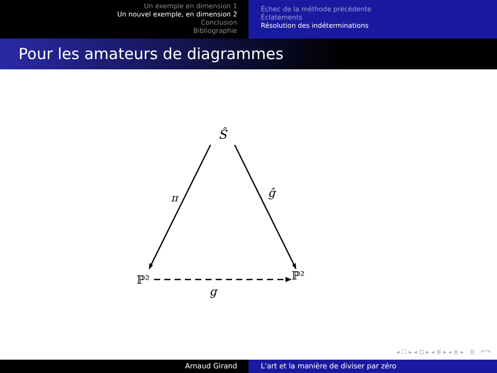Un exemple en dimension 1
Un nouvel exemple, en dimension 2
Conclusion
Bibliographie
Échec de la méthode précédente
Éclatements
Résolution des indéterminations
Pour les amateurs de diagrammes
Ŝ
π
ĝ
g
ℙ²
ℙ²
◂ ☐ ▸ ◂ ⊡ ▸ ◂ ≣ ▸ ◂ ≣ ▸ ≣ ↶↷
Arnaud Girand L'art et la manière de diviser par zéro